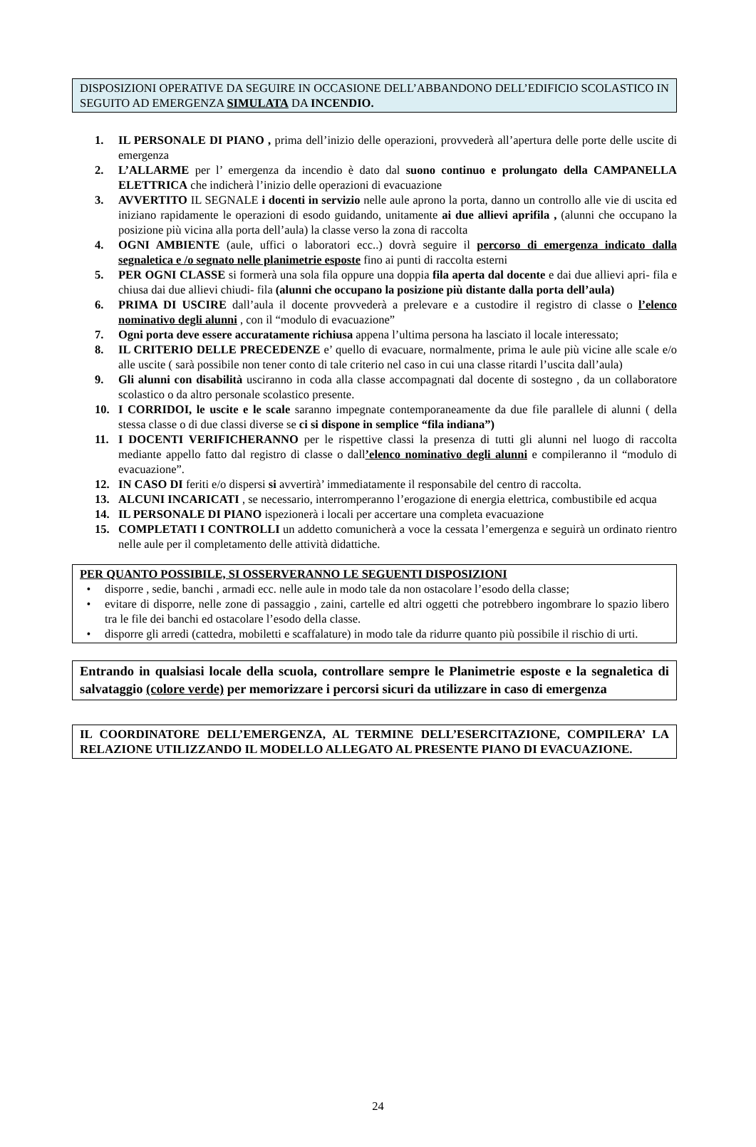DISPOSIZIONI OPERATIVE DA SEGUIRE IN OCCASIONE DELL’ABBANDONO DELL’EDIFICIO SCOLASTICO IN SEGUITO AD EMERGENZA SIMULATA DA INCENDIO.
1. IL PERSONALE DI PIANO , prima dell’inizio delle operazioni, provvederà all’apertura delle porte delle uscite di emergenza
2. L’ALLARME per l’ emergenza da incendio è dato dal suono continuo e prolungato della CAMPANELLA ELETTRICA che indicherà l’inizio delle operazioni di evacuazione
3. AVVERTITO IL SEGNALE i docenti in servizio nelle aule aprono la porta, danno un controllo alle vie di uscita ed iniziano rapidamente le operazioni di esodo guidando, unitamente ai due allievi aprifila , (alunni che occupano la posizione più vicina alla porta dell’aula) la classe verso la zona di raccolta
4. OGNI AMBIENTE (aule, uffici o laboratori ecc..) dovrà seguire il percorso di emergenza indicato dalla segnaletica e /o segnato nelle planimetrie esposte fino ai punti di raccolta esterni
5. PER OGNI CLASSE si formerà una sola fila oppure una doppia fila aperta dal docente e dai due allievi apri- fila e chiusa dai due allievi chiudi- fila (alunni che occupano la posizione più distante dalla porta dell’aula)
6. PRIMA DI USCIRE dall’aula il docente provvederà a prelevare e a custodire il registro di classe o l’elenco nominativo degli alunni , con il “modulo di evacuazione”
7. Ogni porta deve essere accuratamente richiusa appena l’ultima persona ha lasciato il locale interessato;
8. IL CRITERIO DELLE PRECEDENZE e’ quello di evacuare, normalmente, prima le aule più vicine alle scale e/o alle uscite ( sarà possibile non tener conto di tale criterio nel caso in cui una classe ritardi l’uscita dall’aula)
9. Gli alunni con disabilità usciranno in coda alla classe accompagnati dal docente di sostegno , da un collaboratore scolastico o da altro personale scolastico presente.
10. I CORRIDOI, le uscite e le scale saranno impegnate contemporaneamente da due file parallele di alunni ( della stessa classe o di due classi diverse se ci si dispone in semplice “fila indiana”)
11. I DOCENTI VERIFICHERANNO per le rispettive classi la presenza di tutti gli alunni nel luogo di raccolta mediante appello fatto dal registro di classe o dall’elenco nominativo degli alunni e compileranno il “modulo di evacuazione”.
12. IN CASO DI feriti e/o dispersi si avvertirà’ immediatamente il responsabile del centro di raccolta.
13. ALCUNI INCARICATI , se necessario, interromperanno l’erogazione di energia elettrica, combustibile ed acqua
14. IL PERSONALE DI PIANO ispezionerà i locali per accertare una completa evacuazione
15. COMPLETATI I CONTROLLI un addetto comunicherà a voce la cessata l’emergenza e seguirà un ordinato rientro nelle aule per il completamento delle attività didattiche.
PER QUANTO POSSIBILE, SI OSSERVERANNO LE SEGUENTI DISPOSIZIONI
• disporre , sedie, banchi , armadi ecc. nelle aule in modo tale da non ostacolare l’esodo della classe;
• evitare di disporre, nelle zone di passaggio , zaini, cartelle ed altri oggetti che potrebbero ingombrare lo spazio libero tra le file dei banchi ed ostacolare l’esodo della classe.
• disporre gli arredi (cattedra, mobiletti e scaffalature) in modo tale da ridurre quanto più possibile il rischio di urti.
Entrando in qualsiasi locale della scuola, controllare sempre le Planimetrie esposte e la segnaletica di salvataggio (colore verde) per memorizzare i percorsi sicuri da utilizzare in caso di emergenza
IL COORDINATORE DELL’EMERGENZA, AL TERMINE DELL’ESERCITAZIONE, COMPILERA’ LA RELAZIONE UTILIZZANDO IL MODELLO ALLEGATO AL PRESENTE PIANO DI EVACUAZIONE.
24